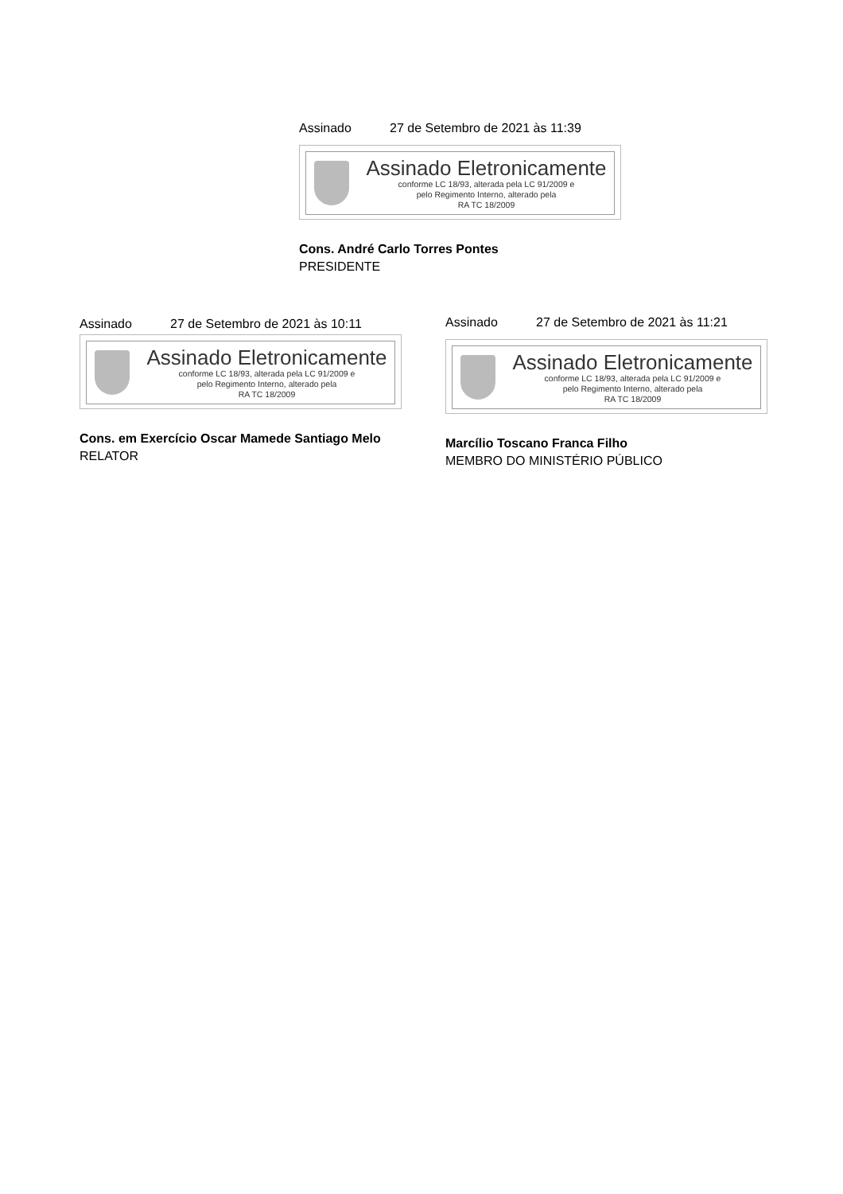Assinado 27 de Setembro de 2021 às 11:39
Assinado Eletronicamente
conforme LC 18/93, alterada pela LC 91/2009 e
pelo Regimento Interno, alterado pela
RA TC 18/2009
Cons. André Carlo Torres Pontes
PRESIDENTE
Assinado 27 de Setembro de 2021 às 10:11
Assinado Eletronicamente
conforme LC 18/93, alterada pela LC 91/2009 e
pelo Regimento Interno, alterado pela
RA TC 18/2009
Cons. em Exercício Oscar Mamede Santiago Melo
RELATOR
Assinado 27 de Setembro de 2021 às 11:21
Assinado Eletronicamente
conforme LC 18/93, alterada pela LC 91/2009 e
pelo Regimento Interno, alterado pela
RA TC 18/2009
Marcílio Toscano Franca Filho
MEMBRO DO MINISTÉRIO PÚBLICO